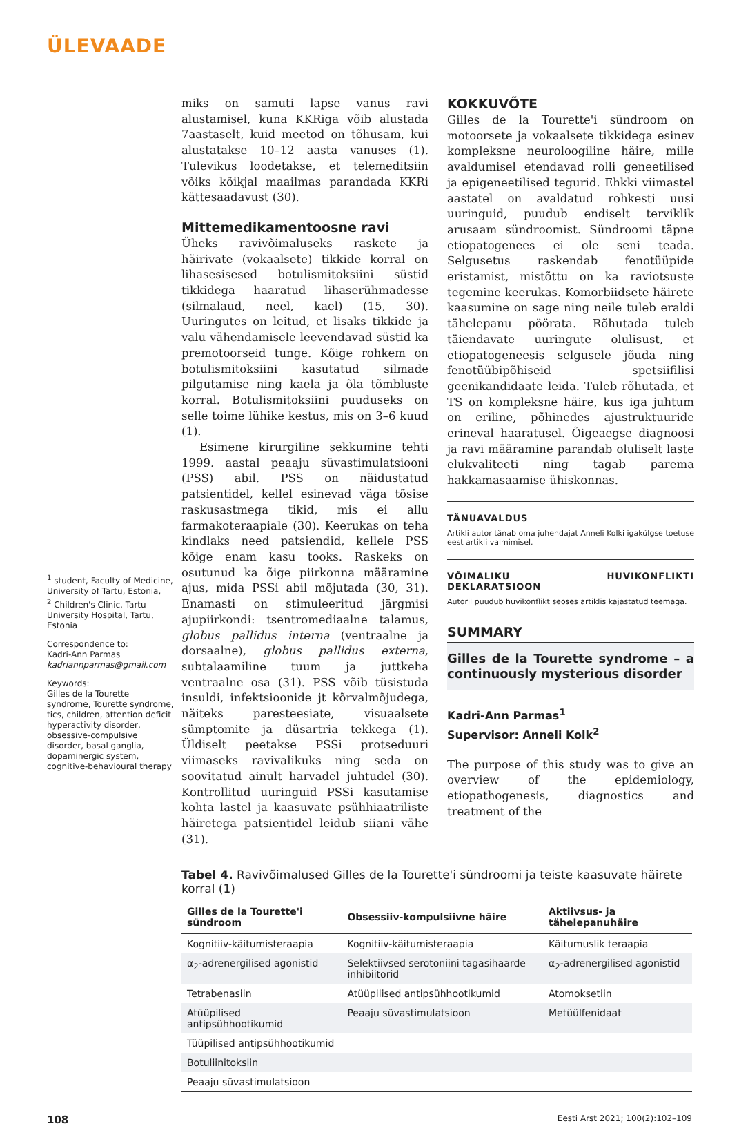ÜLEVAADE
<sup>1</sup> student, Faculty of Medicine, University of Tartu, Estonia,
<sup>2</sup> Children's Clinic, Tartu University Hospital, Tartu, Estonia
Correspondence to:
Kadri-Ann Parmas
kadriannparmas@gmail.com
Keywords:
Gilles de la Tourette syndrome, Tourette syndrome, tics, children, attention deficit hyperactivity disorder, obsessive-compulsive disorder, basal ganglia, dopaminergic system, cognitive-behavioural therapy
miks on samuti lapse vanus ravi alustamisel, kuna KKRiga võib alustada 7aastaselt, kuid meetod on tõhusam, kui alustatakse 10–12 aasta vanuses (1). Tulevikus loodetakse, et telemeditsiin võiks kõikjal maailmas parandada KKRi kättesaadavust (30).
Mittemedikamentoosne ravi
Üheks ravivõimaluseks raskete ja häirivate (vokaalsete) tikkide korral on lihasesisesed botulismitoksiini süstid tikkidega haaratud lihaserühmadesse (silmalaud, neel, kael) (15, 30). Uuringutes on leitud, et lisaks tikkide ja valu vähendamisele leevendavad süstid ka premotoorseid tunge. Kõige rohkem on botulismitoksiini kasutatud silmade pilgutamise ning kaela ja õla tõmbluste korral. Botulismitoksiini puuduseks on selle toime lühike kestus, mis on 3–6 kuud (1).
Esimene kirurgiline sekkumine tehti 1999. aastal peaaju süvastimulatsiooni (PSS) abil. PSS on näidustatud patsientidel, kellel esinevad väga tõsise raskusastmega tikid, mis ei allu farmakoteraapiale (30). Keerukas on teha kindlaks need patsiendid, kellele PSS kõige enam kasu tooks. Raskeks on osutunud ka õige piirkonna määramine ajus, mida PSSi abil mõjutada (30, 31). Enamasti on stimuleeritud järgmisi ajupiirkondi: tsentromediaalne talamus, globus pallidus interna (ventraalne ja dorsaalne), globus pallidus externa, subtalaamiline tuum ja juttkeha ventraalne osa (31). PSS võib tüsistuda insuldi, infektsioonide jt kõrvalmõjudega, näiteks paresteesiate, visuaalsete sümptomite ja düsartria tekkega (1). Üldiselt peetakse PSSi protseduuri viimaseks ravivalikuks ning seda on soovitatud ainult harvadel juhtudel (30). Kontrollitud uuringuid PSSi kasutamise kohta lastel ja kaasuvate psühhiaatriliste häiretega patsientidel leidub siiani vähe (31).
KOKKUVÕTE
Gilles de la Tourette'i sündroom on motoorsete ja vokaalsete tikkidega esinev kompleksne neuroloogiline häire, mille avaldumisel etendavad rolli geneetilised ja epigeneetilised tegurid. Ehkki viimastel aastatel on avaldatud rohkesti uusi uuringuid, puudub endiselt terviklik arusaam sündroomist. Sündroomi täpne etiopatogenees ei ole seni teada. Selgusetus raskendab fenotüüpide eristamist, mistõttu on ka raviotsuste tegemine keerukas. Komorbiidsete häirete kaasumine on sage ning neile tuleb eraldi tähelepanu pöörata. Rõhutada tuleb täiendavate uuringute olulisust, et etiopatogeneesis selgusele jõuda ning fenotüübipõhiseid spetsiifilisi geenikandidaate leida. Tuleb rõhutada, et TS on kompleksne häire, kus iga juhtum on eriline, põhinedes ajustruktuuride erineval haaratusel. Õigeaegse diagnoosi ja ravi määramine parandab oluliselt laste elukvaliteeti ning tagab parema hakkamasaamise ühiskonnas.
TÄNUAVALDUS
Artikli autor tänab oma juhendajat Anneli Kolki igakülgse toetuse eest artikli valmimisel.
VÕIMALIKU HUVIKONFLIKTI DEKLARATSIOON
Autoril puudub huvikonflikt seoses artiklis kajastatud teemaga.
SUMMARY
Gilles de la Tourette syndrome – a continuously mysterious disorder
Kadri-Ann Parmas<sup>1</sup>
Supervisor: Anneli Kolk<sup>2</sup>
The purpose of this study was to give an overview of the epidemiology, etiopathogenesis, diagnostics and treatment of the
Tabel 4. Ravivõimalused Gilles de la Tourette'i sündroomi ja teiste kaasuvate häirete korral (1)
| Gilles de la Tourette'i sündroom | Obsessiiv-kompulsiivne häire | Aktiivsus- ja tähelepanuhäire |
| --- | --- | --- |
| Kognitiiv-käitumisteraapia | Kognitiiv-käitumisteraapia | Käitumuslik teraapia |
| α<sub>2</sub>-adrenergilised agonistid | Selektiivsed serotoniini tagasihaarde inhibiitorid | α<sub>2</sub>-adrenergilised agonistid |
| Tetrabenasiin | Atüüpilised antipsühhootikumid | Atomoksetiin |
| Atüüpilised antipsühhootikumid | Peaaju süvastimulatsioon | Metüülfenidaat |
| Tüüpilised antipsühhootikumid | | |
| Botuliinitoksiin | | |
| Peaaju süvastimulatsioon | | |
108 Eesti Arst 2021; 100(2):102–109